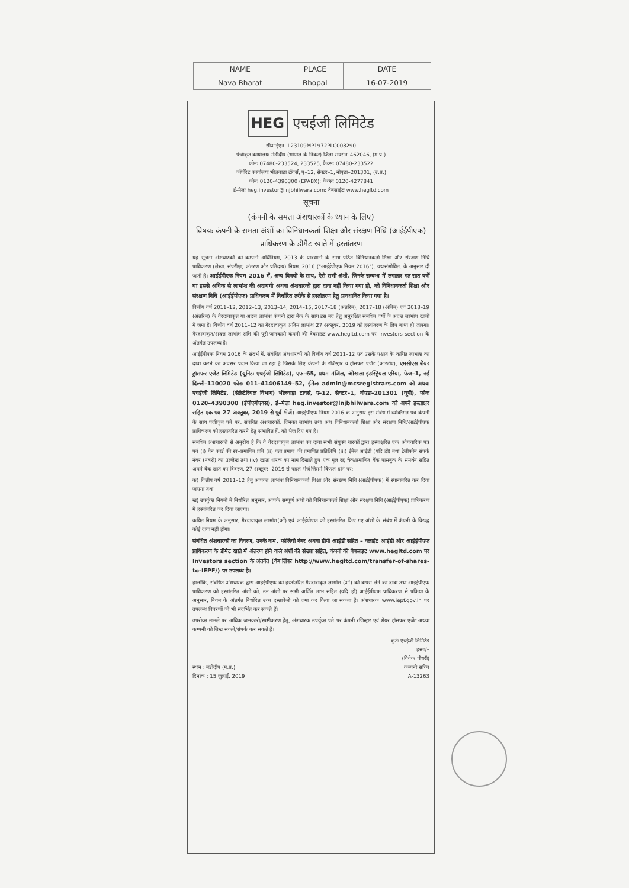| NAME | PLACE | DATE |
| --- | --- | --- |
| Nava Bharat | Bhopal | 16-07-2019 |
HEG एचईजी लिमिटेड
सीआईएन: L23109MP1972PLC008290
पंजीकृत कार्यालयः मंडीदीप (भोपाल के निकट) जिला रायसेन–462046, (म.प्र.)
फोनः 07480-233524, 233525, फैक्सः 07480-233522
कॉर्पोरेट कार्यालयः भीलवाड़ा टॉवर्स, ए–12, सेक्टर–1, नोएडा–201301, (उ.प्र.)
फोनः 0120-4390300 (EPABX); फैक्सः 0120-4277841
ई–मेलः heg.investor@lnjbhilwara.com; वेबसाईटः www.hegltd.com
सूचना
(कंपनी के समता अंशधारकों के ध्यान के लिए)
विषयः कंपनी के समता अंशों का विनिधानकर्ता शिक्षा और संरक्षण निधि (आईईपीएफ) प्राधिकरण के डीमैट खाते में हस्तांतरण
यह सूचना अंशधारकों को कम्पनी अधिनियम, 2013 के प्रावधानों के साथ पठित विनिधानकर्ता शिक्षा और संरक्षण निधि प्राधिकरण (लेखा, संपरीक्षा, अंतरण और प्रतिदाय) नियम, 2016 ("आईईपीएफ नियम 2016"), यथासंशोधित, के अनुसार दी जाती है। आईईपीएफ नियम 2016 में, अन्य विषयों के साथ, ऐसे सभी अंशों, जिनके सम्बन्ध में लगातार गत सात वर्षों या इससे अधिक से लाभांश की अदायगी अथवा अंशधारकों द्वारा दावा नहीं किया गया हो, को विनिधानकर्ता शिक्षा और संरक्षण निधि (आईईपीएफ) प्राधिकरण में निर्धारित तरीके से हस्तांतरण हेतु प्रावधानित किया गया है।
वित्तीय वर्ष 2011–12, 2012–13, 2013–14, 2014–15, 2017–18 (अंतरिम), 2017–18 (अंतिम) एवं 2018–19 (अंतरिम) के गैरदावाकृत या अदत्त लाभांश कंपनी द्वारा बैंक के साथ इस मद हेतु अनुरक्षित संबंधित वर्षों के अदत्त लाभांश खातों में जमा है। वित्तीय वर्ष 2011–12 का गैरदावाकृत अंतिम लाभांश 27 अक्तूबर, 2019 को हस्तांतरण के लिए बाध्य हो जाएगा। गैरदावाकृत/अदत्त लाभांश राशि की पूरी जानकारी कंपनी की वेबसाइट www.hegltd.com पर Investors section के अंतर्गत उपलब्ध है।
आईईपीएफ नियम 2016 के संदर्भ में, संबंधित अंशधारकों को वित्तीय वर्ष 2011–12 एवं उसके पश्चात के कथित लाभांश का दावा करने का अवसर प्रदान किया जा रहा है जिसके लिए कंपनी के रजिस्ट्रार व ट्रांसफर एजेंट (आरटीए), एमसीएस शेयर ट्रांसफर एजेंट लिमिटेड (यूनिटः एचईजी लिमिटेड), एफ–65, प्रथम मंजिल, ओखला इंडस्ट्रियल एरिया, फेज–1, नई दिल्ली–110020 फोनः 011–41406149–52, ईमेलः admin@mcsregistrars.com को अथवा एचईजी लिमिटेड, (सेक्रेटेरियल विभाग) भीलवाड़ा टावर्स, ए–12, सेक्टर–1, नोएडा–201301 (यूपी), फोनः 0120–4390300 (ईपीएबीएक्स), ई–मेलः heg.investor@lnjbhilwara.com को अपने हस्ताक्षर सहित एक पत्र 27 अक्तूबर, 2019 से पूर्व भेजें। आईईपीएफ नियम 2016 के अनुसार इस संबंध में व्यक्तिगत पत्र कंपनी के साथ पंजीकृत पते पर, संबंधित अंशधारकों, जिनका लाभांश तथा अंश विनिधानकर्ता शिक्षा और संरक्षण निधि/आईईपीएफ प्राधिकरण को हस्तांतरित करने हेतु संभावित हैं, को भेज दिए गए हैं।
संबंधित अंशधारकों से अनुरोध है कि वे गैरदावाकृत लाभांश का दावा सभी संयुक्त धारकों द्वारा हस्ताक्षरित एक औपचारिक पत्र एवं (i) पैन कार्ड की स्व–प्रमाणित प्रति (ii) पता प्रमाण की प्रमाणित प्रतिलिपि (iii) ईमेल आईडी (यदि हो) तथा टेलीफोन संपर्क नंबर (नंबरों) का उल्लेख तथा (iv) खाता धारक का नाम दिखाते हुए एक मूल रद्द चेक/प्रमाणित बैंक पासबुक के समर्थन सहित अपने बैंक खाते का विवरण, 27 अक्टूबर, 2019 से पहले भेजें जिसमें विफल होने पर;
क) वित्तीय वर्ष 2011–12 हेतु आपका लाभांश विनिधानकर्ता शिक्षा और संरक्षण निधि (आईईपीएफ) में स्थानांतरित कर दिया जाएगा तथा
ख) उपर्युक्त नियमों में निर्धारित अनुसार, आपके सम्पूर्ण अंशों को विनिधानकर्ता शिक्षा और संरक्षण निधि (आईईपीएफ) प्राधिकरण में हस्तांतरित कर दिया जाएगा।
कथित नियम के अनुसार, गैरदावाकृत लाभांश(ओं) एवं आईईपीएफ को हस्तांतरित किए गए अंशों के संबंध में कंपनी के विरुद्ध कोई दावा नहीं होगा।
संबंधित अंशधारकों का विवरण, उनके नाम, फोलियो नंबर अथवा डीपी आईडी सहित – क्लाइंट आईडी और आईईपीएफ प्राधिकरण के डीमैट खाते में अंतरण होने वाले अंशों की संख्या सहित, कंपनी की वेबसाइट www.hegltd.com पर Investors section के अंतर्गत (वेब लिंकः http://www.hegltd.com/transfer-of-shares-to-IEPF/) पर उपलब्ध है।
हालांकि, संबंधित अंशधारक द्वारा आईईपीएफ को हस्तांतरित गैरदावाकृत लाभांश (ओं) को वापस लेने का दावा तथा आईईपीएफ प्राधिकरण को हस्तांतरित अंशों को, उन अंशों पर सभी अर्जित लाभ सहित (यदि हो) आईईपीएफ प्राधिकरण से प्रक्रिया के अनुसार, नियम के अंतर्गत निर्धारित उक्त दस्तावेजों को जमा कर किया जा सकता है। अंशधारक www.iepf.gov.in पर उपलब्ध विवरणों को भी संदर्भित कर सकते हैं।
उपरोक्त मामले पर अधिक जानकारी/स्पष्टीकरण हेतु, अंशधारक उपर्युक्त पते पर कंपनी रजिस्ट्रार एवं शेयर ट्रांसफर एजेंट अथवा कम्पनी को लिख सकते/संपर्क कर सकते हैं।
कृतेः एचईजी लिमिटेड
हस्ता/–
(विवेक चौधरी)
स्थान : मंडीदीप (म.प्र.) कम्पनी सचिव
दिनांक : 15 जुलाई, 2019 A-13263